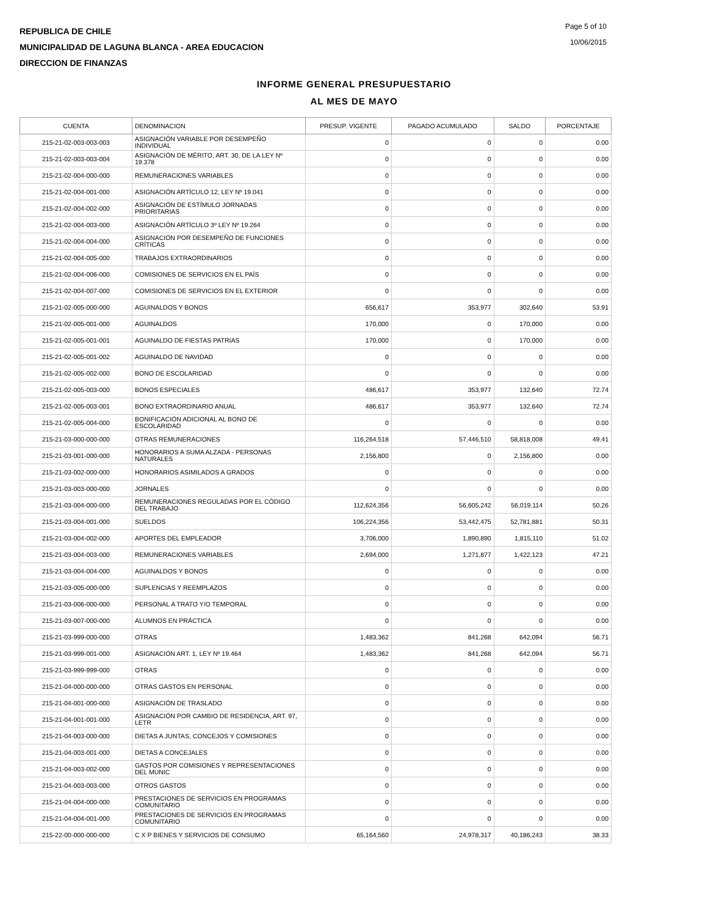REPUBLICA DE CHILE
MUNICIPALIDAD DE LAGUNA BLANCA - AREA EDUCACION
DIRECCION DE FINANZAS
Page 5 of 10
10/06/2015
INFORME GENERAL PRESUPUESTARIO
AL MES DE MAYO
| CUENTA | DENOMINACION | PRESUP. VIGENTE | PAGADO ACUMULADO | SALDO | PORCENTAJE |
| --- | --- | --- | --- | --- | --- |
| 215-21-02-003-003-003 | ASIGNACIÓN VARIABLE POR DESEMPEÑO INDIVIDUAL | 0 | 0 | 0 | 0.00 |
| 215-21-02-003-003-004 | ASIGNACIÓN DE MÉRITO, ART. 30, DE LA LEY Nº 19.378 | 0 | 0 | 0 | 0.00 |
| 215-21-02-004-000-000 | REMUNERACIONES VARIABLES | 0 | 0 | 0 | 0.00 |
| 215-21-02-004-001-000 | ASIGNACIÓN ARTÍCULO 12, LEY Nº 19.041 | 0 | 0 | 0 | 0.00 |
| 215-21-02-004-002-000 | ASIGNACIÓN DE ESTÍMULO JORNADAS PRIORITARIAS | 0 | 0 | 0 | 0.00 |
| 215-21-02-004-003-000 | ASIGNACIÓN ARTÍCULO 3º LEY Nº 19.264 | 0 | 0 | 0 | 0.00 |
| 215-21-02-004-004-000 | ASIGNACIÓN POR DESEMPEÑO DE FUNCIONES CRÍTICAS | 0 | 0 | 0 | 0.00 |
| 215-21-02-004-005-000 | TRABAJOS EXTRAORDINARIOS | 0 | 0 | 0 | 0.00 |
| 215-21-02-004-006-000 | COMISIONES DE SERVICIOS EN EL PAÍS | 0 | 0 | 0 | 0.00 |
| 215-21-02-004-007-000 | COMISIONES DE SERVICIOS EN EL EXTERIOR | 0 | 0 | 0 | 0.00 |
| 215-21-02-005-000-000 | AGUINALDOS Y BONOS | 656,617 | 353,977 | 302,640 | 53.91 |
| 215-21-02-005-001-000 | AGUINALDOS | 170,000 | 0 | 170,000 | 0.00 |
| 215-21-02-005-001-001 | AGUINALDO DE FIESTAS PATRIAS | 170,000 | 0 | 170,000 | 0.00 |
| 215-21-02-005-001-002 | AGUINALDO DE NAVIDAD | 0 | 0 | 0 | 0.00 |
| 215-21-02-005-002-000 | BONO DE ESCOLARIDAD | 0 | 0 | 0 | 0.00 |
| 215-21-02-005-003-000 | BONOS ESPECIALES | 486,617 | 353,977 | 132,640 | 72.74 |
| 215-21-02-005-003-001 | BONO EXTRAORDINARIO ANUAL | 486,617 | 353,977 | 132,640 | 72.74 |
| 215-21-02-005-004-000 | BONIFICACIÓN ADICIONAL AL BONO DE ESCOLARIDAD | 0 | 0 | 0 | 0.00 |
| 215-21-03-000-000-000 | OTRAS REMUNERACIONES | 116,264,518 | 57,446,510 | 58,818,008 | 49.41 |
| 215-21-03-001-000-000 | HONORARIOS A SUMA ALZADA - PERSONAS NATURALES | 2,156,800 | 0 | 2,156,800 | 0.00 |
| 215-21-03-002-000-000 | HONORARIOS ASIMILADOS A GRADOS | 0 | 0 | 0 | 0.00 |
| 215-21-03-003-000-000 | JORNALES | 0 | 0 | 0 | 0.00 |
| 215-21-03-004-000-000 | REMUNERACIONES REGULADAS POR EL CÓDIGO DEL TRABAJO | 112,624,356 | 56,605,242 | 56,019,114 | 50.26 |
| 215-21-03-004-001-000 | SUELDOS | 106,224,356 | 53,442,475 | 52,781,881 | 50.31 |
| 215-21-03-004-002-000 | APORTES DEL EMPLEADOR | 3,706,000 | 1,890,890 | 1,815,110 | 51.02 |
| 215-21-03-004-003-000 | REMUNERACIONES VARIABLES | 2,694,000 | 1,271,877 | 1,422,123 | 47.21 |
| 215-21-03-004-004-000 | AGUINALDOS Y BONOS | 0 | 0 | 0 | 0.00 |
| 215-21-03-005-000-000 | SUPLENCIAS Y REEMPLAZOS | 0 | 0 | 0 | 0.00 |
| 215-21-03-006-000-000 | PERSONAL A TRATO Y/O TEMPORAL | 0 | 0 | 0 | 0.00 |
| 215-21-03-007-000-000 | ALUMNOS EN PRÁCTICA | 0 | 0 | 0 | 0.00 |
| 215-21-03-999-000-000 | OTRAS | 1,483,362 | 841,268 | 642,094 | 56.71 |
| 215-21-03-999-001-000 | ASIGNACIÓN ART. 1, LEY Nº 19.464 | 1,483,362 | 841,268 | 642,094 | 56.71 |
| 215-21-03-999-999-000 | OTRAS | 0 | 0 | 0 | 0.00 |
| 215-21-04-000-000-000 | OTRAS GASTOS EN PERSONAL | 0 | 0 | 0 | 0.00 |
| 215-21-04-001-000-000 | ASIGNACIÓN DE TRASLADO | 0 | 0 | 0 | 0.00 |
| 215-21-04-001-001-000 | ASIGNACIÓN POR CAMBIO DE RESIDENCIA, ART. 97, LETR | 0 | 0 | 0 | 0.00 |
| 215-21-04-003-000-000 | DIETAS A JUNTAS, CONCEJOS Y COMISIONES | 0 | 0 | 0 | 0.00 |
| 215-21-04-003-001-000 | DIETAS A CONCEJALES | 0 | 0 | 0 | 0.00 |
| 215-21-04-003-002-000 | GASTOS POR COMISIONES Y REPRESENTACIONES DEL MUNIC | 0 | 0 | 0 | 0.00 |
| 215-21-04-003-003-000 | OTROS GASTOS | 0 | 0 | 0 | 0.00 |
| 215-21-04-004-000-000 | PRESTACIONES DE SERVICIOS EN PROGRAMAS COMUNITARIO | 0 | 0 | 0 | 0.00 |
| 215-21-04-004-001-000 | PRESTACIONES DE SERVICIOS EN PROGRAMAS COMUNITARIO | 0 | 0 | 0 | 0.00 |
| 215-22-00-000-000-000 | C X P BIENES Y SERVICIOS DE CONSUMO | 65,164,560 | 24,978,317 | 40,186,243 | 38.33 |